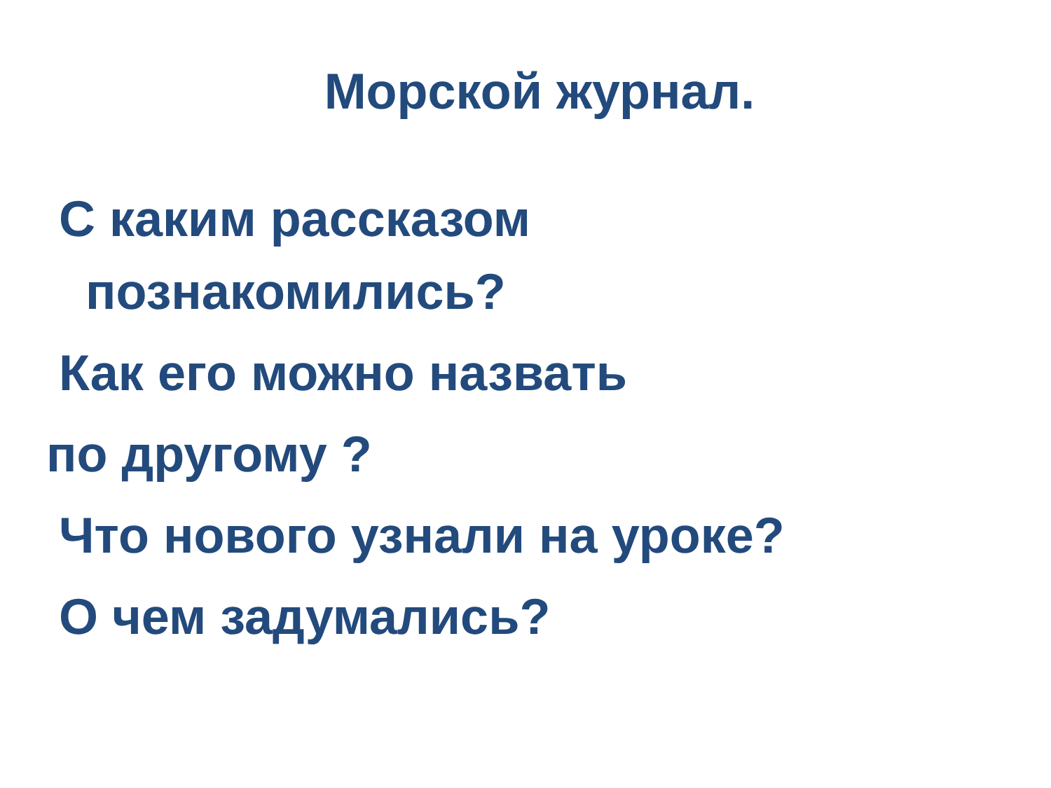Морской журнал.
С каким рассказом
познакомились?
Как его можно назвать
по другому ?
Что нового узнали на уроке?
О чем задумались?